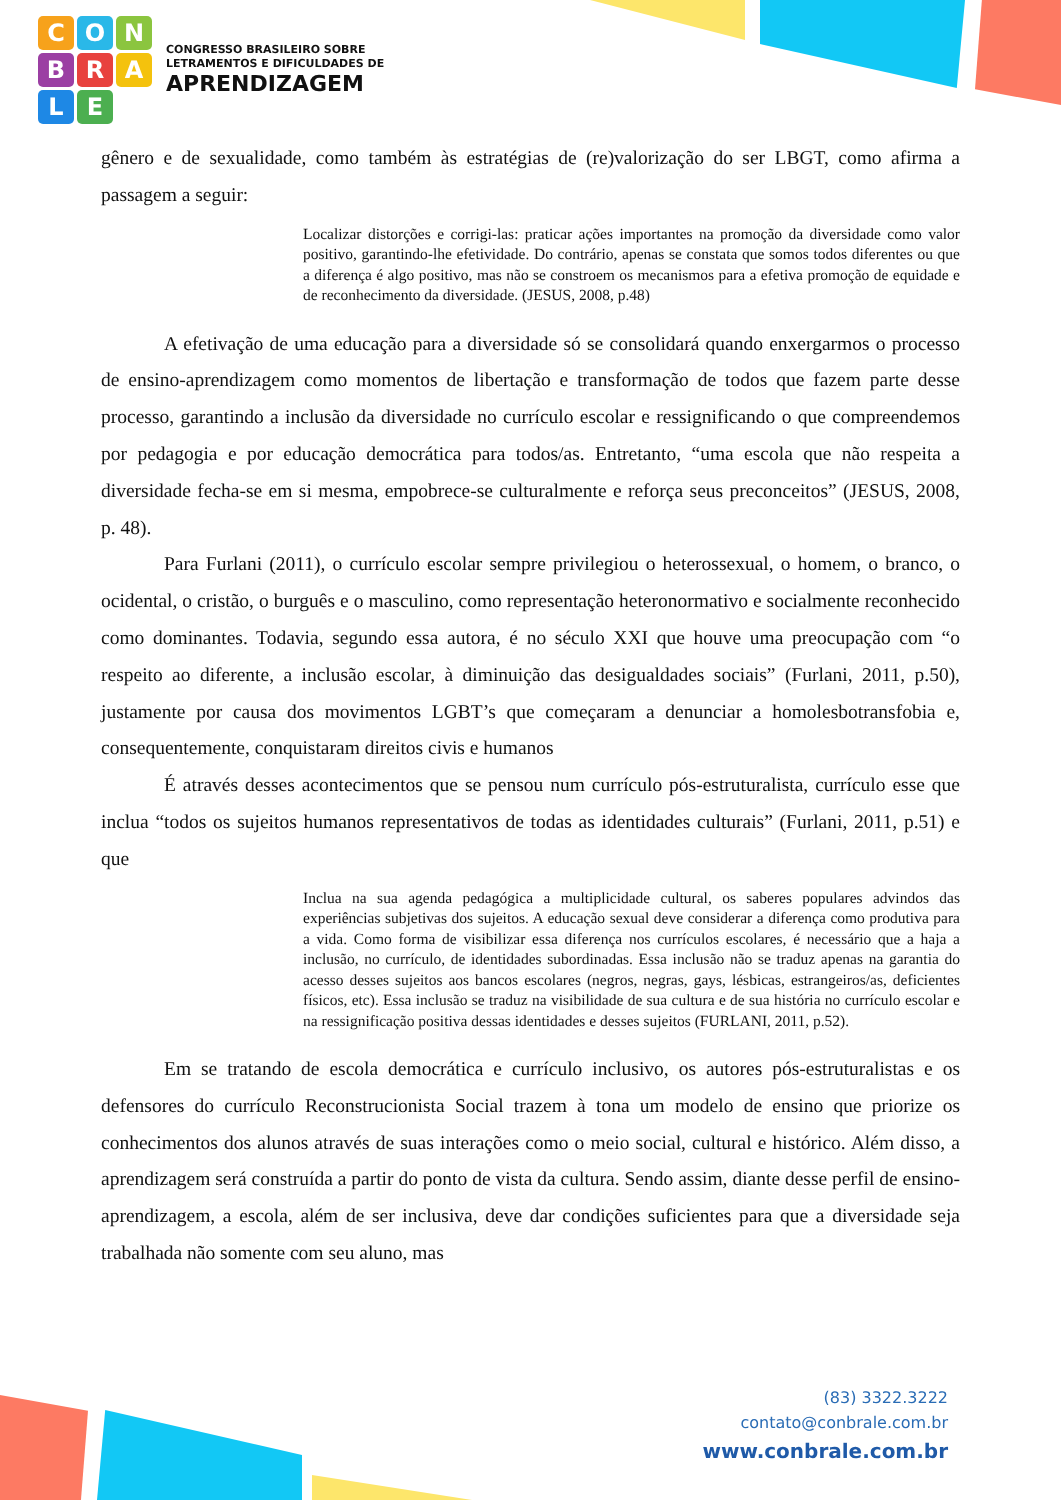CONBRALE
CONGRESSO BRASILEIRO SOBRE
LETRAMENTOS E DIFICULDADES DE
APRENDIZAGEM
gênero e de sexualidade, como também às estratégias de (re)valorização do ser LBGT, como afirma a passagem a seguir:
Localizar distorções e corrigi-las: praticar ações importantes na promoção da diversidade como valor positivo, garantindo-lhe efetividade. Do contrário, apenas se constata que somos todos diferentes ou que a diferença é algo positivo, mas não se constroem os mecanismos para a efetiva promoção de equidade e de reconhecimento da diversidade. (JESUS, 2008, p.48)
A efetivação de uma educação para a diversidade só se consolidará quando enxergarmos o processo de ensino-aprendizagem como momentos de libertação e transformação de todos que fazem parte desse processo, garantindo a inclusão da diversidade no currículo escolar e ressignificando o que compreendemos por pedagogia e por educação democrática para todos/as. Entretanto, “uma escola que não respeita a diversidade fecha-se em si mesma, empobrece-se culturalmente e reforça seus preconceitos” (JESUS, 2008, p. 48).
Para Furlani (2011), o currículo escolar sempre privilegiou o heterossexual, o homem, o branco, o ocidental, o cristão, o burguês e o masculino, como representação heteronormativo e socialmente reconhecido como dominantes. Todavia, segundo essa autora, é no século XXI que houve uma preocupação com “o respeito ao diferente, a inclusão escolar, à diminuição das desigualdades sociais” (Furlani, 2011, p.50), justamente por causa dos movimentos LGBT’s que começaram a denunciar a homolesbotransfobia e, consequentemente, conquistaram direitos civis e humanos
É através desses acontecimentos que se pensou num currículo pós-estruturalista, currículo esse que inclua “todos os sujeitos humanos representativos de todas as identidades culturais” (Furlani, 2011, p.51) e que
Inclua na sua agenda pedagógica a multiplicidade cultural, os saberes populares advindos das experiências subjetivas dos sujeitos. A educação sexual deve considerar a diferença como produtiva para a vida. Como forma de visibilizar essa diferença nos currículos escolares, é necessário que a haja a inclusão, no currículo, de identidades subordinadas. Essa inclusão não se traduz apenas na garantia do acesso desses sujeitos aos bancos escolares (negros, negras, gays, lésbicas, estrangeiros/as, deficientes físicos, etc). Essa inclusão se traduz na visibilidade de sua cultura e de sua história no currículo escolar e na ressignificação positiva dessas identidades e desses sujeitos (FURLANI, 2011, p.52).
Em se tratando de escola democrática e currículo inclusivo, os autores pós-estruturalistas e os defensores do currículo Reconstrucionista Social trazem à tona um modelo de ensino que priorize os conhecimentos dos alunos através de suas interações como o meio social, cultural e histórico. Além disso, a aprendizagem será construída a partir do ponto de vista da cultura. Sendo assim, diante desse perfil de ensino-aprendizagem, a escola, além de ser inclusiva, deve dar condições suficientes para que a diversidade seja trabalhada não somente com seu aluno, mas
(83) 3322.3222
contato@conbrale.com.br
www.conbrale.com.br